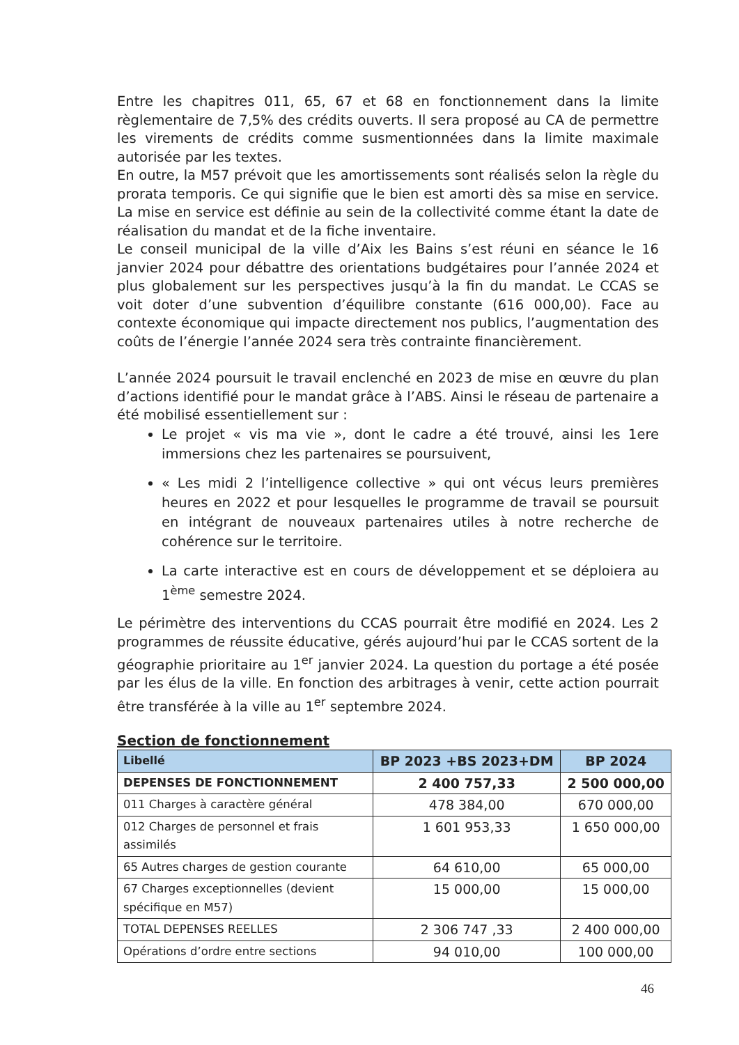Entre les chapitres 011, 65, 67 et 68 en fonctionnement dans la limite règlementaire de 7,5% des crédits ouverts. Il sera proposé au CA de permettre les virements de crédits comme susmentionnées dans la limite maximale autorisée par les textes.
En outre, la M57 prévoit que les amortissements sont réalisés selon la règle du prorata temporis. Ce qui signifie que le bien est amorti dès sa mise en service. La mise en service est définie au sein de la collectivité comme étant la date de réalisation du mandat et de la fiche inventaire.
Le conseil municipal de la ville d’Aix les Bains s’est réuni en séance le 16 janvier 2024 pour débattre des orientations budgétaires pour l’année 2024 et plus globalement sur les perspectives jusqu’à la fin du mandat. Le CCAS se voit doter d’une subvention d’équilibre constante (616 000,00). Face au contexte économique qui impacte directement nos publics, l’augmentation des coûts de l’énergie l’année 2024 sera très contrainte financièrement.
L’année 2024 poursuit le travail enclenché en 2023 de mise en œuvre du plan d’actions identifié pour le mandat grâce à l’ABS. Ainsi le réseau de partenaire a été mobilisé essentiellement sur :
Le projet « vis ma vie », dont le cadre a été trouvé, ainsi les 1ere immersions chez les partenaires se poursuivent,
« Les midi 2 l’intelligence collective » qui ont vécus leurs premières heures en 2022 et pour lesquelles le programme de travail se poursuit en intégrant de nouveaux partenaires utiles à notre recherche de cohérence sur le territoire.
La carte interactive est en cours de développement et se déploiera au 1<sup>ème</sup> semestre 2024.
Le périmètre des interventions du CCAS pourrait être modifié en 2024. Les 2 programmes de réussite éducative, gérés aujourd’hui par le CCAS sortent de la géographie prioritaire au 1<sup>er</sup> janvier 2024. La question du portage a été posée par les élus de la ville. En fonction des arbitrages à venir, cette action pourrait être transférée à la ville au 1<sup>er</sup> septembre 2024.
Section de fonctionnement
| Libellé | BP 2023 +BS 2023+DM | BP 2024 |
| --- | --- | --- |
| DEPENSES DE FONCTIONNEMENT | 2 400 757,33 | 2 500 000,00 |
| 011 Charges à caractère général | 478 384,00 | 670 000,00 |
| 012 Charges de personnel et frais assimilés | 1 601 953,33 | 1 650 000,00 |
| 65 Autres charges de gestion courante | 64 610,00 | 65 000,00 |
| 67 Charges exceptionnelles (devient spécifique en M57) | 15 000,00 | 15 000,00 |
| TOTAL DEPENSES REELLES | 2 306 747 ,33 | 2 400 000,00 |
| Opérations d’ordre entre sections | 94 010,00 | 100 000,00 |
46